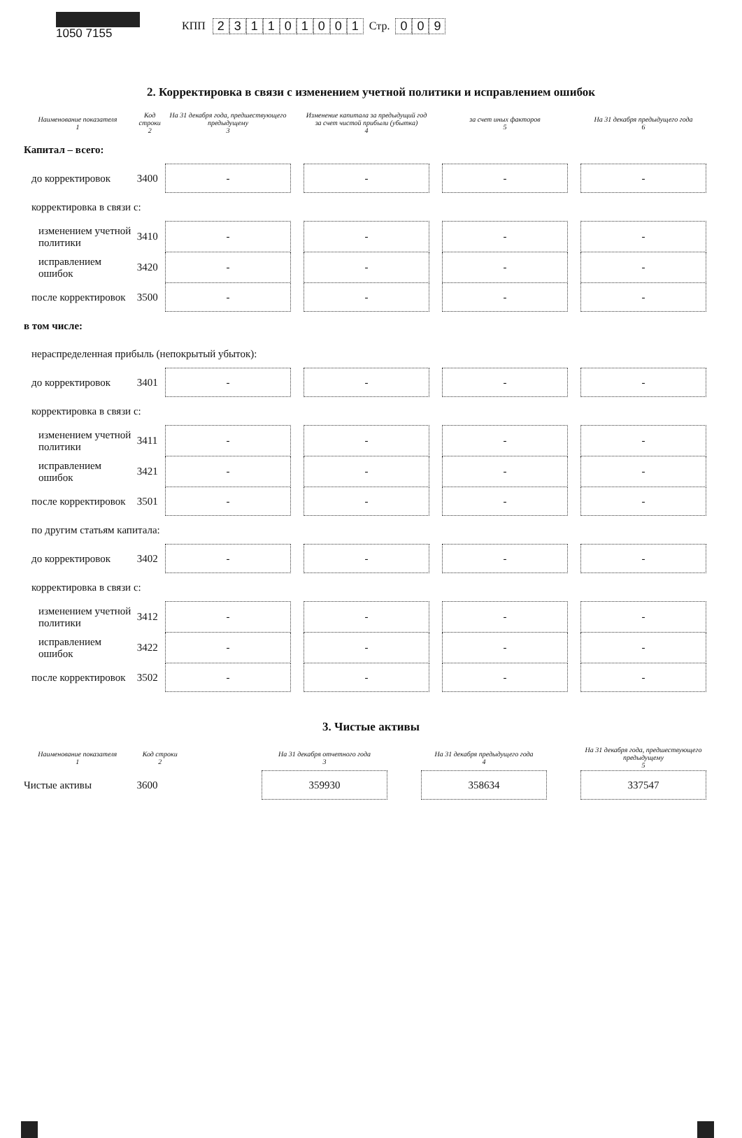1050 7155
КПП 231101001 Стр. 009
2. Корректировка в связи с изменением учетной политики и исправлением ошибок
| Наименование показателя 1 | Код строки 2 | На 31 декабря года, предшествующего предыдущему 3 | | Изменение капитала за предыдущий год за счет чистой прибыли (убытка) 4 | | за счет иных факторов 5 | | На 31 декабря предыдущего года 6 |
| --- | --- | --- | --- | --- | --- | --- | --- | --- |
| Капитал – всего: | | | | | | | | |
| до корректировок | 3400 | - | | - | | - | | - |
| корректировка в связи с: | | | | | | | | |
| изменением учетной политики | 3410 | - | | - | | - | | - |
| исправлением ошибок | 3420 | - | | - | | - | | - |
| после корректировок | 3500 | - | | - | | - | | - |
| в том числе: | | | | | | | | |
| нераспределенная прибыль (непокрытый убыток): | | | | | | | | |
| до корректировок | 3401 | - | | - | | - | | - |
| корректировка в связи с: | | | | | | | | |
| изменением учетной политики | 3411 | - | | - | | - | | - |
| исправлением ошибок | 3421 | - | | - | | - | | - |
| после корректировок | 3501 | - | | - | | - | | - |
| по другим статьям капитала: | | | | | | | | |
| до корректировок | 3402 | - | | - | | - | | - |
| корректировка в связи с: | | | | | | | | |
| изменением учетной политики | 3412 | - | | - | | - | | - |
| исправлением ошибок | 3422 | - | | - | | - | | - |
| после корректировок | 3502 | - | | - | | - | | - |
3. Чистые активы
| Наименование показателя 1 | Код строки 2 | | На 31 декабря отчетного года 3 | | На 31 декабря предыдущего года 4 | | На 31 декабря года, предшествующего предыдущему 5 |
| --- | --- | --- | --- | --- | --- | --- | --- |
| Чистые активы | 3600 | | 359930 | | 358634 | | 337547 |